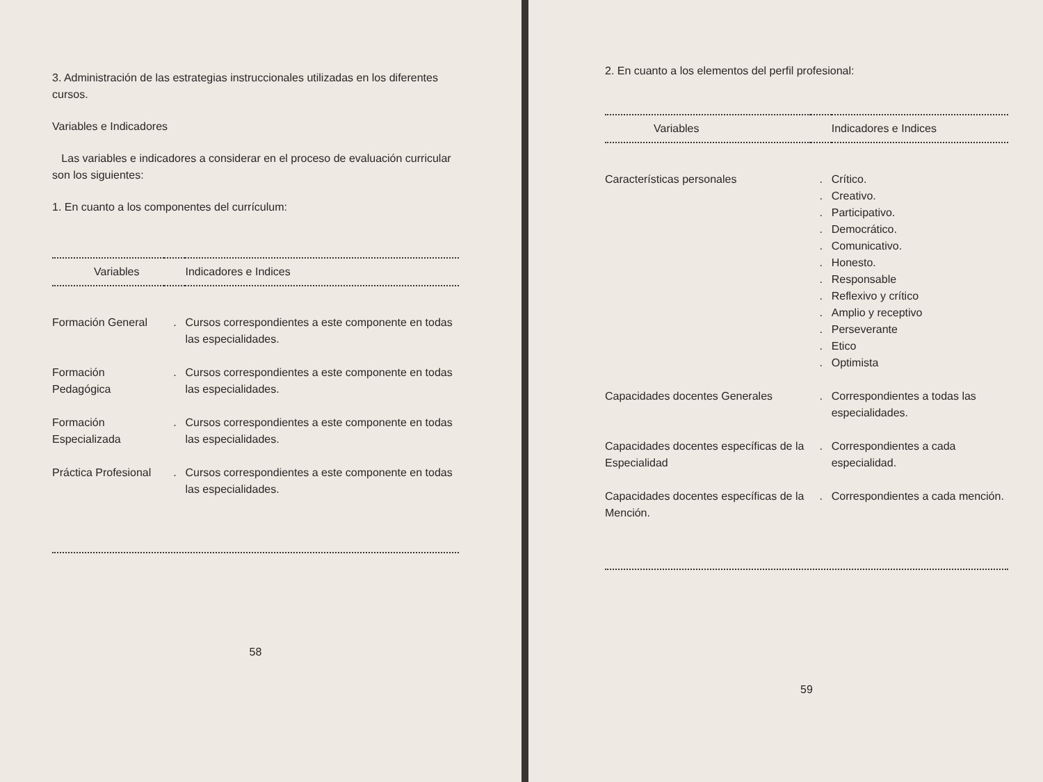3. Administración de las estrategias instruccionales utilizadas en los diferentes cursos.
Variables e Indicadores
Las variables e indicadores a considerar en el proceso de evaluación curricular son los siguientes:
1. En cuanto a los componentes del currículum:
| Variables | | Indicadores e Indices |
| --- | --- | --- |
| Formación General | . | Cursos correspondientes a este componente en todas las especialidades. |
| Formación Pedagógica | . | Cursos correspondientes a este componente en todas las especialidades. |
| Formación Especializada | . | Cursos correspondientes a este componente en todas las especialidades. |
| Práctica Profesional | . | Cursos correspondientes a este componente en todas las especialidades. |
58
2. En cuanto a los elementos del perfil profesional:
| Variables | | Indicadores e Indices |
| --- | --- | --- |
| Características personales | . . . . . . . . . . . . | Crítico. Creativo. Participativo. Democrático. Comunicativo. Honesto. Responsable Reflexivo y crítico Amplio y receptivo Perseverante Etico Optimista |
| Capacidades docentes Generales | . | Correspondientes a todas las especialidades. |
| Capacidades docentes específicas de la Especialidad | . | Correspondientes a cada especialidad. |
| Capacidades docentes específicas de la Mención. | . | Correspondientes a cada mención. |
59